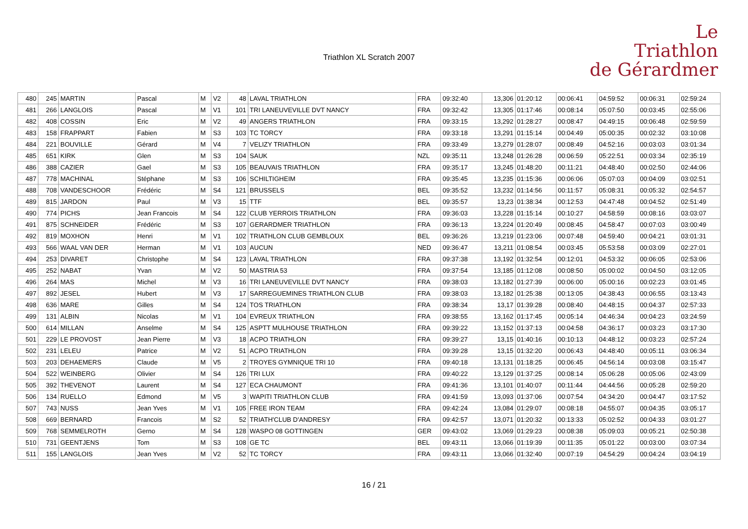Triathlon XL Scratch 2007
Le
Triathlon
de Gérardmer
| 480 | 245 | MARTIN | Pascal | M | V2 | 48 | LAVAL TRIATHLON | FRA | 09:32:40 | 13,306 | 01:20:12 | 00:06:41 | 04:59:52 | 00:06:31 | 02:59:24 |
| 481 | 266 | LANGLOIS | Pascal | M | V1 | 101 | TRI LANEUVEVILLE DVT NANCY | FRA | 09:32:42 | 13,305 | 01:17:46 | 00:08:14 | 05:07:50 | 00:03:45 | 02:55:06 |
| 482 | 408 | COSSIN | Eric | M | V2 | 49 | ANGERS TRIATHLON | FRA | 09:33:15 | 13,292 | 01:28:27 | 00:08:47 | 04:49:15 | 00:06:48 | 02:59:59 |
| 483 | 158 | FRAPPART | Fabien | M | S3 | 103 | TC TORCY | FRA | 09:33:18 | 13,291 | 01:15:14 | 00:04:49 | 05:00:35 | 00:02:32 | 03:10:08 |
| 484 | 221 | BOUVILLE | Gérard | M | V4 | 7 | VELIZY TRIATHLON | FRA | 09:33:49 | 13,279 | 01:28:07 | 00:08:49 | 04:52:16 | 00:03:03 | 03:01:34 |
| 485 | 651 | KIRK | Glen | M | S3 | 104 | SAUK | NZL | 09:35:11 | 13,248 | 01:26:28 | 00:06:59 | 05:22:51 | 00:03:34 | 02:35:19 |
| 486 | 388 | CAZIER | Gael | M | S3 | 105 | BEAUVAIS TRIATHLON | FRA | 09:35:17 | 13,245 | 01:48:20 | 00:11:21 | 04:48:40 | 00:02:50 | 02:44:06 |
| 487 | 778 | MACHINAL | Stéphane | M | S3 | 106 | SCHILTIGHEIM | FRA | 09:35:45 | 13,235 | 01:15:36 | 00:06:06 | 05:07:03 | 00:04:09 | 03:02:51 |
| 488 | 708 | VANDESCHOOR | Frédéric | M | S4 | 121 | BRUSSELS | BEL | 09:35:52 | 13,232 | 01:14:56 | 00:11:57 | 05:08:31 | 00:05:32 | 02:54:57 |
| 489 | 815 | JARDON | Paul | M | V3 | 15 | TTF | BEL | 09:35:57 | 13,23 | 01:38:34 | 00:12:53 | 04:47:48 | 00:04:52 | 02:51:49 |
| 490 | 774 | PICHS | Jean Francois | M | S4 | 122 | CLUB YERROIS TRIATHLON | FRA | 09:36:03 | 13,228 | 01:15:14 | 00:10:27 | 04:58:59 | 00:08:16 | 03:03:07 |
| 491 | 875 | SCHNEIDER | Frédéric | M | S3 | 107 | GERARDMER TRIATHLON | FRA | 09:36:13 | 13,224 | 01:20:49 | 00:08:45 | 04:58:47 | 00:07:03 | 03:00:49 |
| 492 | 819 | MOXHON | Henri | M | V1 | 102 | TRIATHLON CLUB GEMBLOUX | BEL | 09:36:26 | 13,219 | 01:23:06 | 00:07:48 | 04:59:40 | 00:04:21 | 03:01:31 |
| 493 | 566 | WAAL VAN DER | Herman | M | V1 | 103 | AUCUN | NED | 09:36:47 | 13,211 | 01:08:54 | 00:03:45 | 05:53:58 | 00:03:09 | 02:27:01 |
| 494 | 253 | DIVARET | Christophe | M | S4 | 123 | LAVAL TRIATHLON | FRA | 09:37:38 | 13,192 | 01:32:54 | 00:12:01 | 04:53:32 | 00:06:05 | 02:53:06 |
| 495 | 252 | NABAT | Yvan | M | V2 | 50 | MASTRIA 53 | FRA | 09:37:54 | 13,185 | 01:12:08 | 00:08:50 | 05:00:02 | 00:04:50 | 03:12:05 |
| 496 | 264 | MAS | Michel | M | V3 | 16 | TRI LANEUVEVILLE DVT NANCY | FRA | 09:38:03 | 13,182 | 01:27:39 | 00:06:00 | 05:00:16 | 00:02:23 | 03:01:45 |
| 497 | 892 | JESEL | Hubert | M | V3 | 17 | SARREGUEMINES TRIATHLON CLUB | FRA | 09:38:03 | 13,182 | 01:25:38 | 00:13:05 | 04:38:43 | 00:06:55 | 03:13:43 |
| 498 | 636 | MARE | Gilles | M | S4 | 124 | TOS TRIATHLON | FRA | 09:38:34 | 13,17 | 01:39:28 | 00:08:40 | 04:48:15 | 00:04:37 | 02:57:33 |
| 499 | 131 | ALBIN | Nicolas | M | V1 | 104 | EVREUX TRIATHLON | FRA | 09:38:55 | 13,162 | 01:17:45 | 00:05:14 | 04:46:34 | 00:04:23 | 03:24:59 |
| 500 | 614 | MILLAN | Anselme | M | S4 | 125 | ASPTT MULHOUSE TRIATHLON | FRA | 09:39:22 | 13,152 | 01:37:13 | 00:04:58 | 04:36:17 | 00:03:23 | 03:17:30 |
| 501 | 229 | LE PROVOST | Jean Pierre | M | V3 | 18 | ACPO TRIATHLON | FRA | 09:39:27 | 13,15 | 01:40:16 | 00:10:13 | 04:48:12 | 00:03:23 | 02:57:24 |
| 502 | 231 | LELEU | Patrice | M | V2 | 51 | ACPO TRIATHLON | FRA | 09:39:28 | 13,15 | 01:32:20 | 00:06:43 | 04:48:40 | 00:05:11 | 03:06:34 |
| 503 | 203 | DEHAEMERS | Claude | M | V5 | 2 | TROYES GYMNIQUE TRI 10 | FRA | 09:40:18 | 13,131 | 01:18:25 | 00:06:45 | 04:56:14 | 00:03:08 | 03:15:47 |
| 504 | 522 | WEINBERG | Olivier | M | S4 | 126 | TRI LUX | FRA | 09:40:22 | 13,129 | 01:37:25 | 00:08:14 | 05:06:28 | 00:05:06 | 02:43:09 |
| 505 | 392 | THEVENOT | Laurent | M | S4 | 127 | ECA CHAUMONT | FRA | 09:41:36 | 13,101 | 01:40:07 | 00:11:44 | 04:44:56 | 00:05:28 | 02:59:20 |
| 506 | 134 | RUELLO | Edmond | M | V5 | 3 | WAPITI TRIATHLON CLUB | FRA | 09:41:59 | 13,093 | 01:37:06 | 00:07:54 | 04:34:20 | 00:04:47 | 03:17:52 |
| 507 | 743 | NUSS | Jean Yves | M | V1 | 105 | FREE IRON TEAM | FRA | 09:42:24 | 13,084 | 01:29:07 | 00:08:18 | 04:55:07 | 00:04:35 | 03:05:17 |
| 508 | 669 | BERNARD | Francois | M | S2 | 52 | TRIATH'CLUB D'ANDRESY | FRA | 09:42:57 | 13,071 | 01:20:32 | 00:13:33 | 05:02:52 | 00:04:33 | 03:01:27 |
| 509 | 768 | SEMMELROTH | Gerno | M | S4 | 128 | WASPO 08 GOTTINGEN | GER | 09:43:02 | 13,069 | 01:29:23 | 00:08:38 | 05:09:03 | 00:05:21 | 02:50:38 |
| 510 | 731 | GEENTJENS | Tom | M | S3 | 108 | GE TC | BEL | 09:43:11 | 13,066 | 01:19:39 | 00:11:35 | 05:01:22 | 00:03:00 | 03:07:34 |
| 511 | 155 | LANGLOIS | Jean Yves | M | V2 | 52 | TC TORCY | FRA | 09:43:11 | 13,066 | 01:32:40 | 00:07:19 | 04:54:29 | 00:04:24 | 03:04:19 |
16 / 21